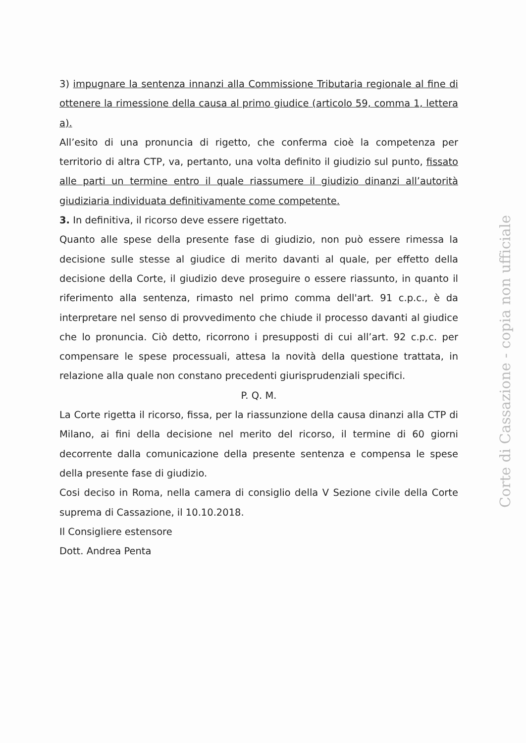3) impugnare la sentenza innanzi alla Commissione Tributaria regionale al fine di ottenere la rimessione della causa al primo giudice (articolo 59, comma 1, lettera a).
All’esito di una pronuncia di rigetto, che conferma cioè la competenza per territorio di altra CTP, va, pertanto, una volta definito il giudizio sul punto, fissato alle parti un termine entro il quale riassumere il giudizio dinanzi all’autorità giudiziaria individuata definitivamente come competente.
3. In definitiva, il ricorso deve essere rigettato.
Quanto alle spese della presente fase di giudizio, non può essere rimessa la decisione sulle stesse al giudice di merito davanti al quale, per effetto della decisione della Corte, il giudizio deve proseguire o essere riassunto, in quanto il riferimento alla sentenza, rimasto nel primo comma dell'art. 91 c.p.c., è da interpretare nel senso di provvedimento che chiude il processo davanti al giudice che lo pronuncia. Ciò detto, ricorrono i presupposti di cui all’art. 92 c.p.c. per compensare le spese processuali, attesa la novità della questione trattata, in relazione alla quale non constano precedenti giurisprudenziali specifici.
P. Q. M.
La Corte rigetta il ricorso, fissa, per la riassunzione della causa dinanzi alla CTP di Milano, ai fini della decisione nel merito del ricorso, il termine di 60 giorni decorrente dalla comunicazione della presente sentenza e compensa le spese della presente fase di giudizio.
Cosi deciso in Roma, nella camera di consiglio della V Sezione civile della Corte suprema di Cassazione, il 10.10.2018.
Il Consigliere estensore
Dott. Andrea Penta
Corte di Cassazione - copia non ufficiale